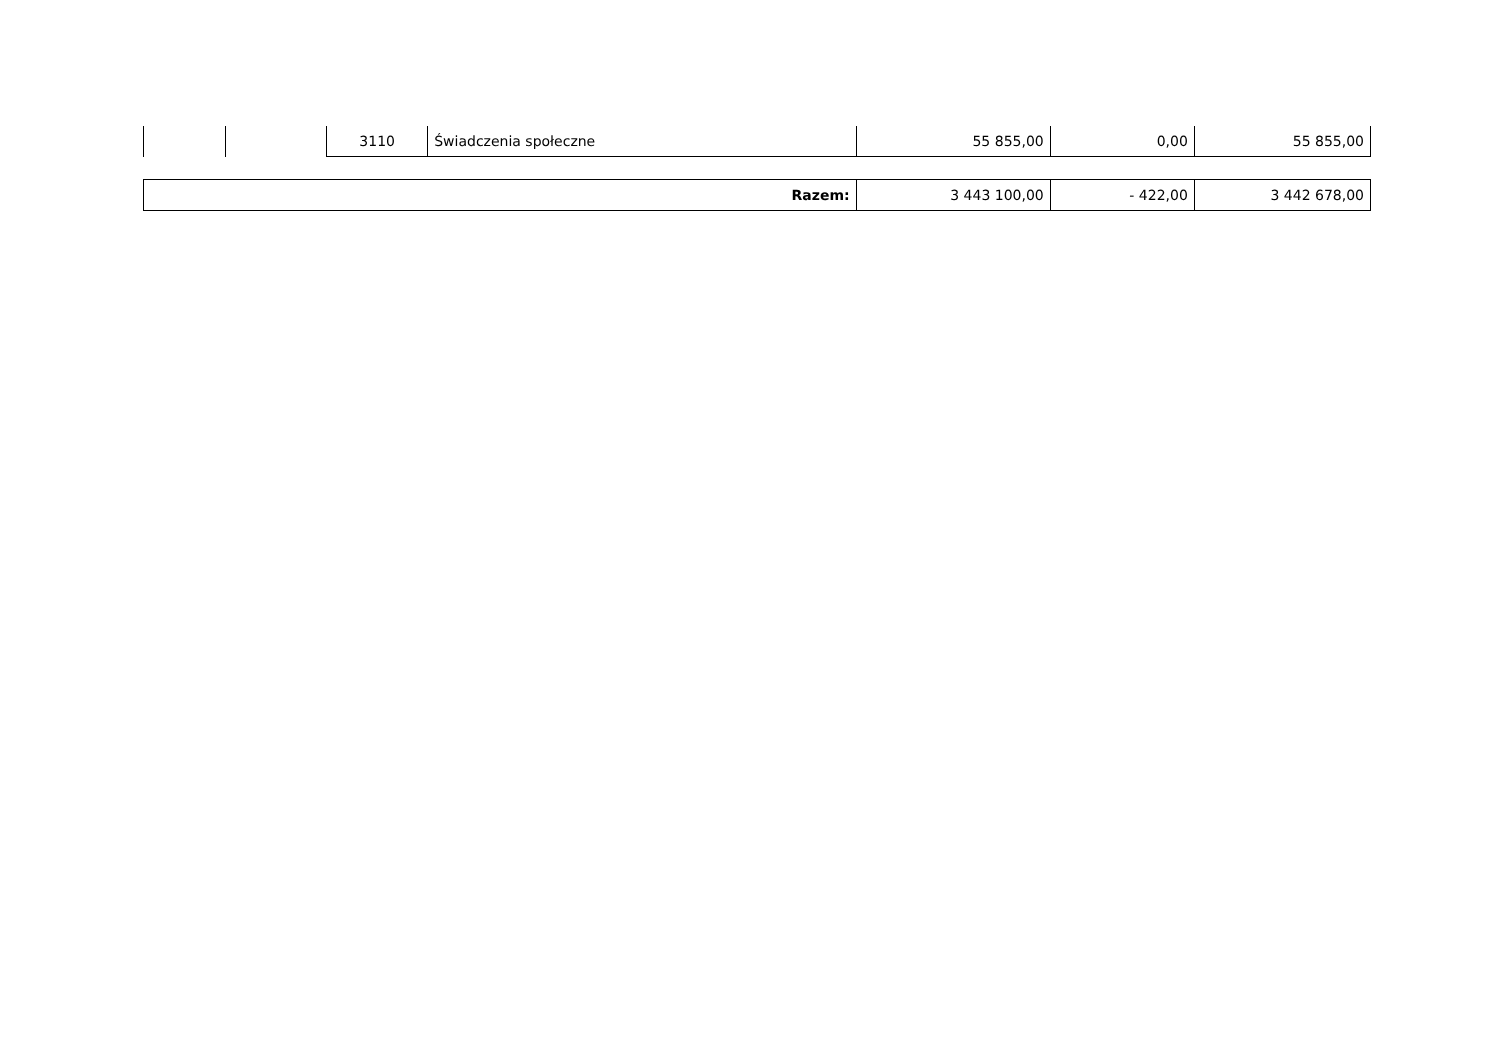| | | 3110 | Świadczenia społeczne | 55 855,00 | 0,00 | 55 855,00 |
| Razem: | 3 443 100,00 | - 422,00 | 3 442 678,00 |